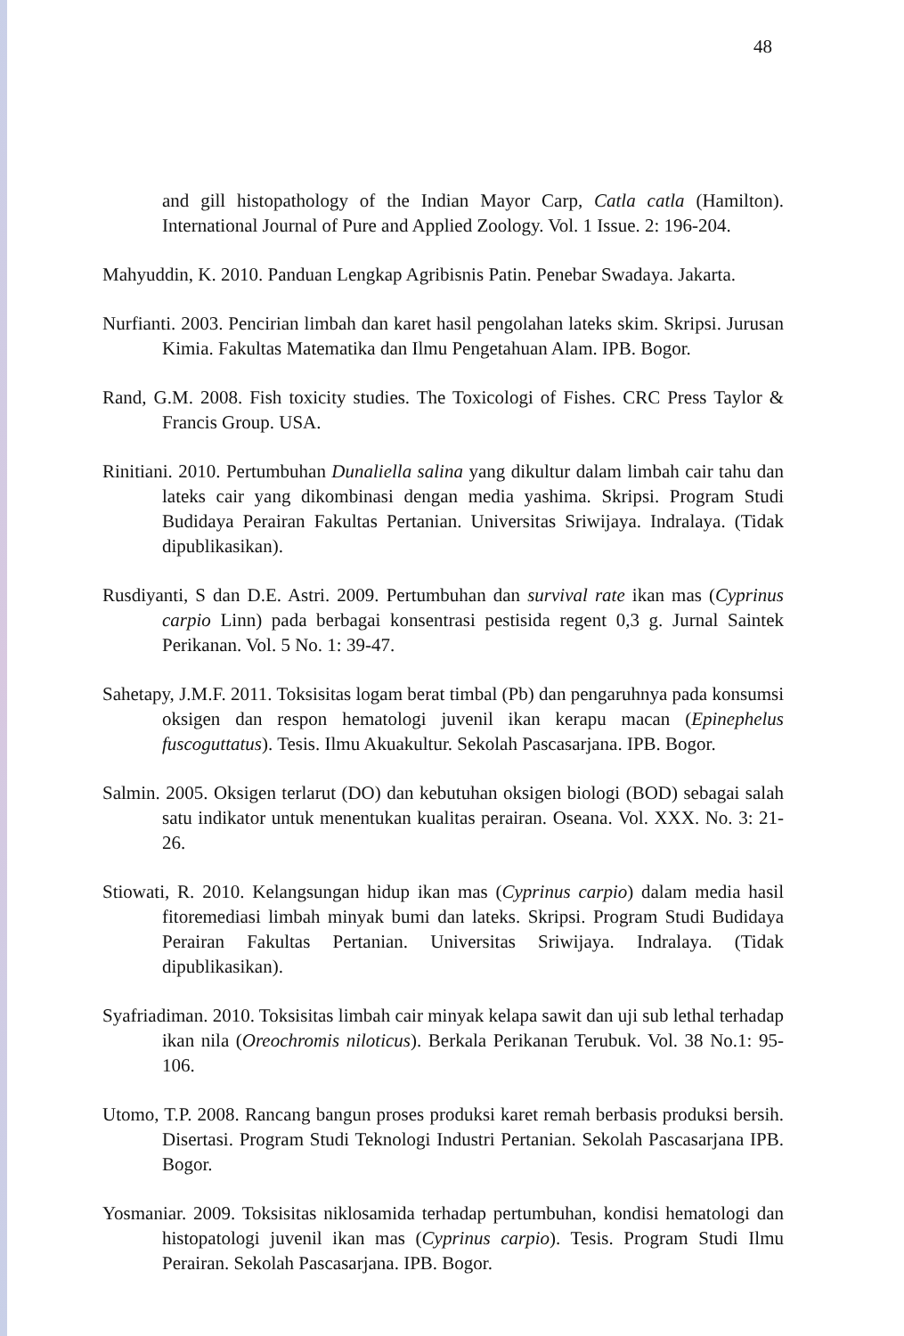48
and gill histopathology of the Indian Mayor Carp, Catla catla (Hamilton). International Journal of Pure and Applied Zoology. Vol. 1 Issue. 2: 196-204.
Mahyuddin, K. 2010. Panduan Lengkap Agribisnis Patin. Penebar Swadaya. Jakarta.
Nurfianti. 2003. Pencirian limbah dan karet hasil pengolahan lateks skim. Skripsi. Jurusan Kimia. Fakultas Matematika dan Ilmu Pengetahuan Alam. IPB. Bogor.
Rand, G.M. 2008. Fish toxicity studies. The Toxicologi of Fishes. CRC Press Taylor & Francis Group. USA.
Rinitiani. 2010. Pertumbuhan Dunaliella salina yang dikultur dalam limbah cair tahu dan lateks cair yang dikombinasi dengan media yashima. Skripsi. Program Studi Budidaya Perairan Fakultas Pertanian. Universitas Sriwijaya. Indralaya. (Tidak dipublikasikan).
Rusdiyanti, S dan D.E. Astri. 2009. Pertumbuhan dan survival rate ikan mas (Cyprinus carpio Linn) pada berbagai konsentrasi pestisida regent 0,3 g. Jurnal Saintek Perikanan. Vol. 5 No. 1: 39-47.
Sahetapy, J.M.F. 2011. Toksisitas logam berat timbal (Pb) dan pengaruhnya pada konsumsi oksigen dan respon hematologi juvenil ikan kerapu macan (Epinephelus fuscoguttatus). Tesis. Ilmu Akuakultur. Sekolah Pascasarjana. IPB. Bogor.
Salmin. 2005. Oksigen terlarut (DO) dan kebutuhan oksigen biologi (BOD) sebagai salah satu indikator untuk menentukan kualitas perairan. Oseana. Vol. XXX. No. 3: 21-26.
Stiowati, R. 2010. Kelangsungan hidup ikan mas (Cyprinus carpio) dalam media hasil fitoremediasi limbah minyak bumi dan lateks. Skripsi. Program Studi Budidaya Perairan Fakultas Pertanian. Universitas Sriwijaya. Indralaya. (Tidak dipublikasikan).
Syafriadiman. 2010. Toksisitas limbah cair minyak kelapa sawit dan uji sub lethal terhadap ikan nila (Oreochromis niloticus). Berkala Perikanan Terubuk. Vol. 38 No.1: 95-106.
Utomo, T.P. 2008. Rancang bangun proses produksi karet remah berbasis produksi bersih. Disertasi. Program Studi Teknologi Industri Pertanian. Sekolah Pascasarjana IPB. Bogor.
Yosmaniar. 2009. Toksisitas niklosamida terhadap pertumbuhan, kondisi hematologi dan histopatologi juvenil ikan mas (Cyprinus carpio). Tesis. Program Studi Ilmu Perairan. Sekolah Pascasarjana. IPB. Bogor.